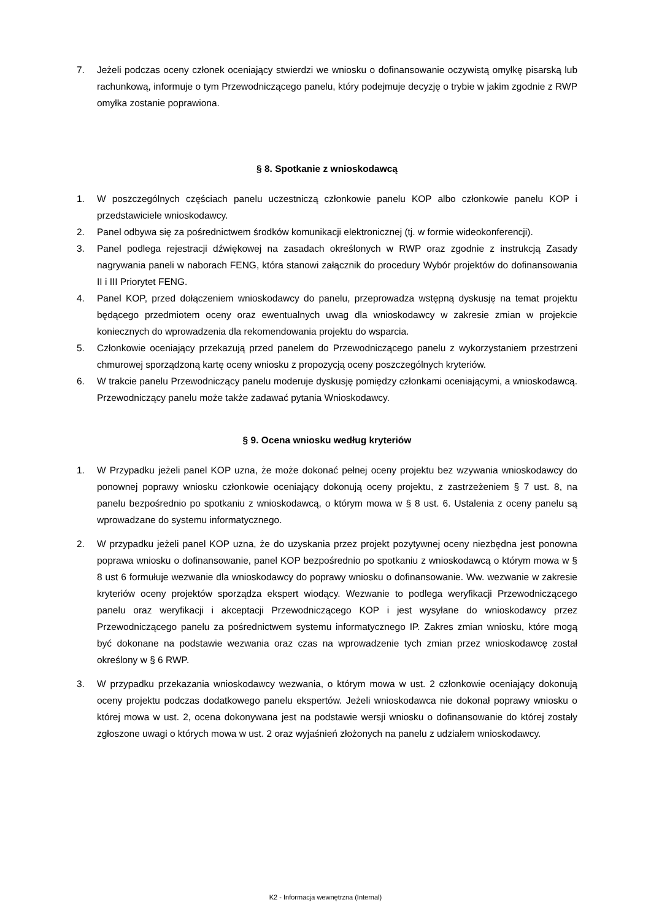7. Jeżeli podczas oceny członek oceniający stwierdzi we wniosku o dofinansowanie oczywistą omyłkę pisarską lub rachunkową, informuje o tym Przewodniczącego panelu, który podejmuje decyzję o trybie w jakim zgodnie z RWP omyłka zostanie poprawiona.
§ 8. Spotkanie z wnioskodawcą
1. W poszczególnych częściach panelu uczestniczą członkowie panelu KOP albo członkowie panelu KOP i przedstawiciele wnioskodawcy.
2. Panel odbywa się za pośrednictwem środków komunikacji elektronicznej (tj. w formie wideokonferencji).
3. Panel podlega rejestracji dźwiękowej na zasadach określonych w RWP oraz zgodnie z instrukcją Zasady nagrywania paneli w naborach FENG, która stanowi załącznik do procedury Wybór projektów do dofinansowania II i III Priorytet FENG.
4. Panel KOP, przed dołączeniem wnioskodawcy do panelu, przeprowadza wstępną dyskusję na temat projektu będącego przedmiotem oceny oraz ewentualnych uwag dla wnioskodawcy w zakresie zmian w projekcie koniecznych do wprowadzenia dla rekomendowania projektu do wsparcia.
5. Członkowie oceniający przekazują przed panelem do Przewodniczącego panelu z wykorzystaniem przestrzeni chmurowej sporządzoną kartę oceny wniosku z propozycją oceny poszczególnych kryteriów.
6. W trakcie panelu Przewodniczący panelu moderuje dyskusję pomiędzy członkami oceniającymi, a wnioskodawcą. Przewodniczący panelu może także zadawać pytania Wnioskodawcy.
§ 9. Ocena wniosku według kryteriów
1. W Przypadku jeżeli panel KOP uzna, że może dokonać pełnej oceny projektu bez wzywania wnioskodawcy do ponownej poprawy wniosku członkowie oceniający dokonują oceny projektu, z zastrzeżeniem § 7 ust. 8, na panelu bezpośrednio po spotkaniu z wnioskodawcą, o którym mowa w § 8 ust. 6. Ustalenia z oceny panelu są wprowadzane do systemu informatycznego.
2. W przypadku jeżeli panel KOP uzna, że do uzyskania przez projekt pozytywnej oceny niezbędna jest ponowna poprawa wniosku o dofinansowanie, panel KOP bezpośrednio po spotkaniu z wnioskodawcą o którym mowa w § 8 ust 6 formułuje wezwanie dla wnioskodawcy do poprawy wniosku o dofinansowanie. Ww. wezwanie w zakresie kryteriów oceny projektów sporządza ekspert wiodący. Wezwanie to podlega weryfikacji Przewodniczącego panelu oraz weryfikacji i akceptacji Przewodniczącego KOP i jest wysyłane do wnioskodawcy przez Przewodniczącego panelu za pośrednictwem systemu informatycznego IP. Zakres zmian wniosku, które mogą być dokonane na podstawie wezwania oraz czas na wprowadzenie tych zmian przez wnioskodawcę został określony w § 6 RWP.
3. W przypadku przekazania wnioskodawcy wezwania, o którym mowa w ust. 2 członkowie oceniający dokonują oceny projektu podczas dodatkowego panelu ekspertów. Jeżeli wnioskodawca nie dokonał poprawy wniosku o której mowa w ust. 2, ocena dokonywana jest na podstawie wersji wniosku o dofinansowanie do której zostały zgłoszone uwagi o których mowa w ust. 2 oraz wyjaśnień złożonych na panelu z udziałem wnioskodawcy.
K2 - Informacja wewnętrzna (Internal)